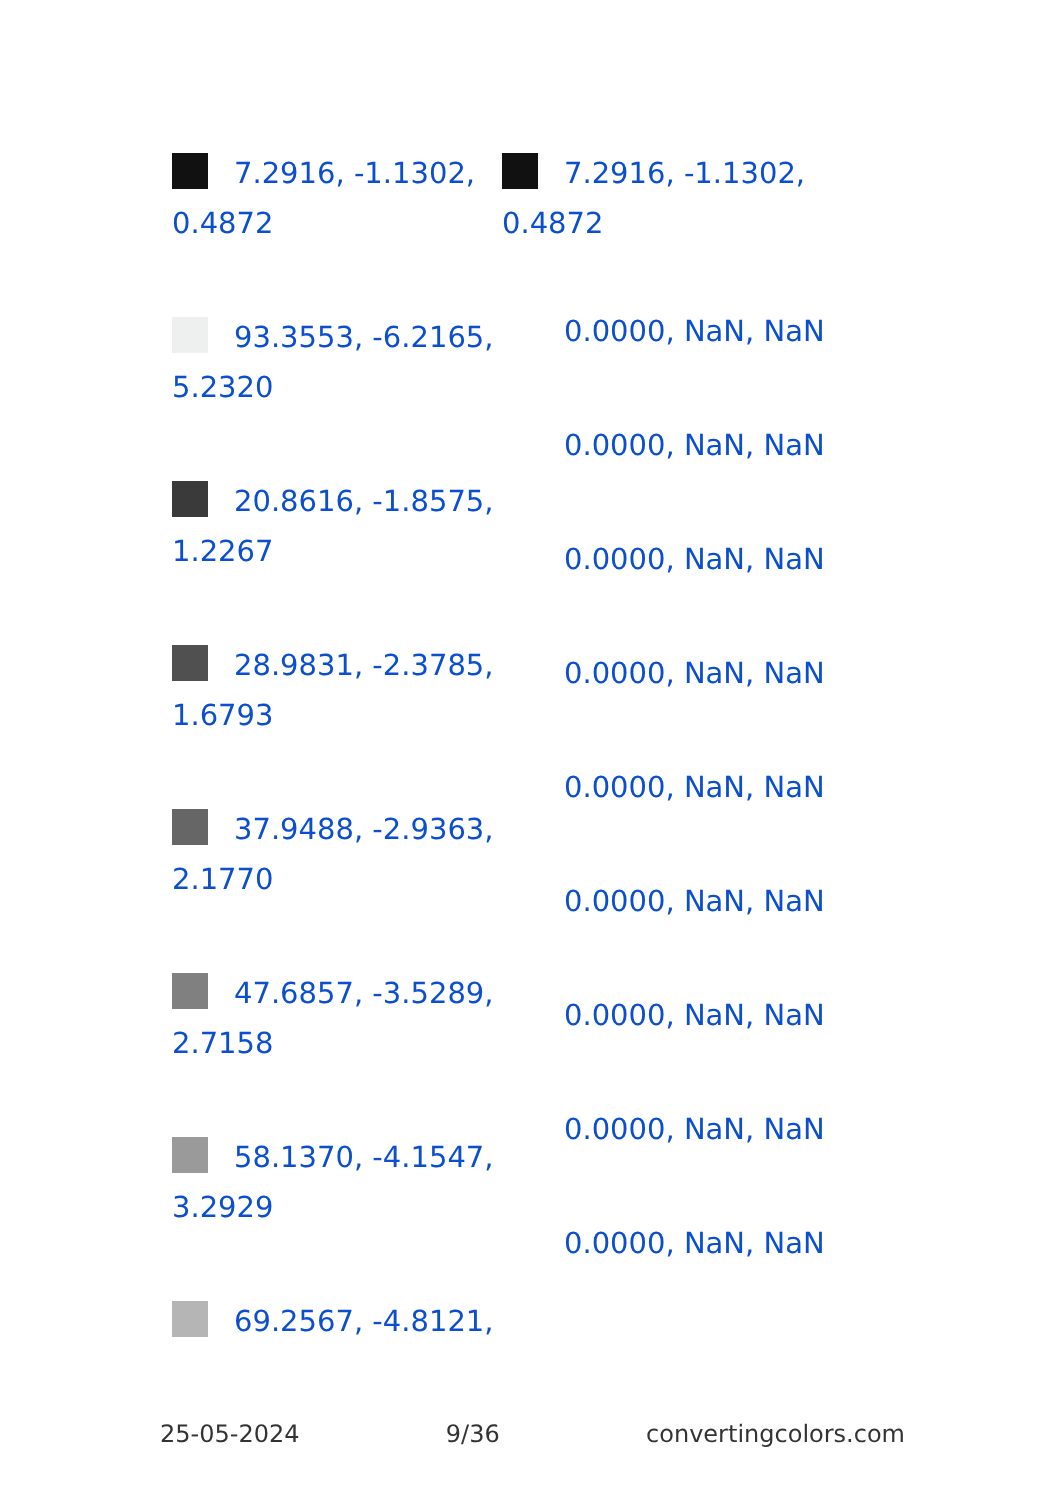7.2916, -1.1302, 0.4872
93.3553, -6.2165, 5.2320
20.8616, -1.8575, 1.2267
28.9831, -2.3785, 1.6793
37.9488, -2.9363, 2.1770
47.6857, -3.5289, 2.7158
58.1370, -4.1547, 3.2929
69.2567, -4.8121,
7.2916, -1.1302, 0.4872
0.0000, NaN, NaN
0.0000, NaN, NaN
0.0000, NaN, NaN
0.0000, NaN, NaN
0.0000, NaN, NaN
0.0000, NaN, NaN
0.0000, NaN, NaN
0.0000, NaN, NaN
0.0000, NaN, NaN
25-05-2024 9/36 convertingcolors.com